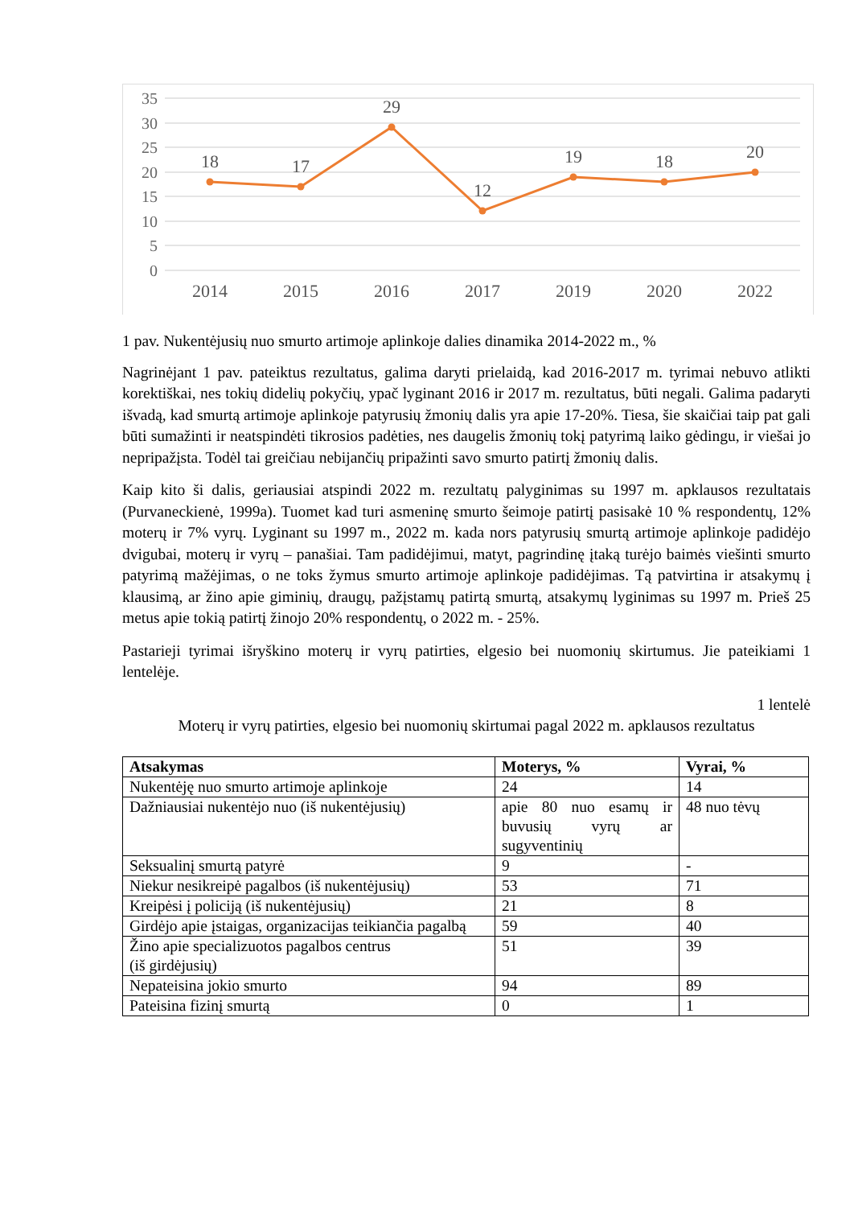35
30
25
20
15
10
5
0
18
17
29
12
19
18
20
2014
2015
2016
2017
2019
2020
2022
1 pav. Nukentėjusių nuo smurto artimoje aplinkoje dalies dinamika 2014-2022 m., %
Nagrinėjant 1 pav. pateiktus rezultatus, galima daryti prielaidą, kad 2016-2017 m. tyrimai nebuvo atlikti korektiškai, nes tokių didelių pokyčių, ypač lyginant 2016 ir 2017 m. rezultatus, būti negali. Galima padaryti išvadą, kad smurtą artimoje aplinkoje patyrusių žmonių dalis yra apie 17-20%. Tiesa, šie skaičiai taip pat gali būti sumažinti ir neatspindėti tikrosios padėties, nes daugelis žmonių tokį patyrimą laiko gėdingu, ir viešai jo nepripažįsta. Todėl tai greičiau nebijančių pripažinti savo smurto patirtį žmonių dalis.
Kaip kito ši dalis, geriausiai atspindi 2022 m. rezultatų palyginimas su 1997 m. apklausos rezultatais (Purvaneckienė, 1999a). Tuomet kad turi asmeninę smurto šeimoje patirtį pasisakė 10 % respondentų, 12% moterų ir 7% vyrų. Lyginant su 1997 m., 2022 m. kada nors patyrusių smurtą artimoje aplinkoje padidėjo dvigubai, moterų ir vyrų – panašiai. Tam padidėjimui, matyt, pagrindinę įtaką turėjo baimės viešinti smurto patyrimą mažėjimas, o ne toks žymus smurto artimoje aplinkoje padidėjimas. Tą patvirtina ir atsakymų į klausimą, ar žino apie giminių, draugų, pažįstamų patirtą smurtą, atsakymų lyginimas su 1997 m. Prieš 25 metus apie tokią patirtį žinojo 20% respondentų, o 2022 m. - 25%.
Pastarieji tyrimai išryškino moterų ir vyrų patirties, elgesio bei nuomonių skirtumus. Jie pateikiami 1 lentelėje.
1 lentelė
Moterų ir vyrų patirties, elgesio bei nuomonių skirtumai pagal 2022 m. apklausos rezultatus
| Atsakymas | Moterys, % | Vyrai, % |
| --- | --- | --- |
| Nukentėję nuo smurto artimoje aplinkoje | 24 | 14 |
| Dažniausiai nukentėjo nuo (iš nukentėjusių) | apie 80 nuo esamų ir buvusių vyrų ar sugyventinių | 48 nuo tėvų |
| Seksualinį smurtą patyrė | 9 | - |
| Niekur nesikreipė pagalbos (iš nukentėjusių) | 53 | 71 |
| Kreipėsi į policiją (iš nukentėjusių) | 21 | 8 |
| Girdėjo apie įstaigas, organizacijas teikiančia pagalbą | 59 | 40 |
| Žino apie specializuotos pagalbos centrus (iš girdėjusių) | 51 | 39 |
| Nepateisina jokio smurto | 94 | 89 |
| Pateisina fizinį smurtą | 0 | 1 |